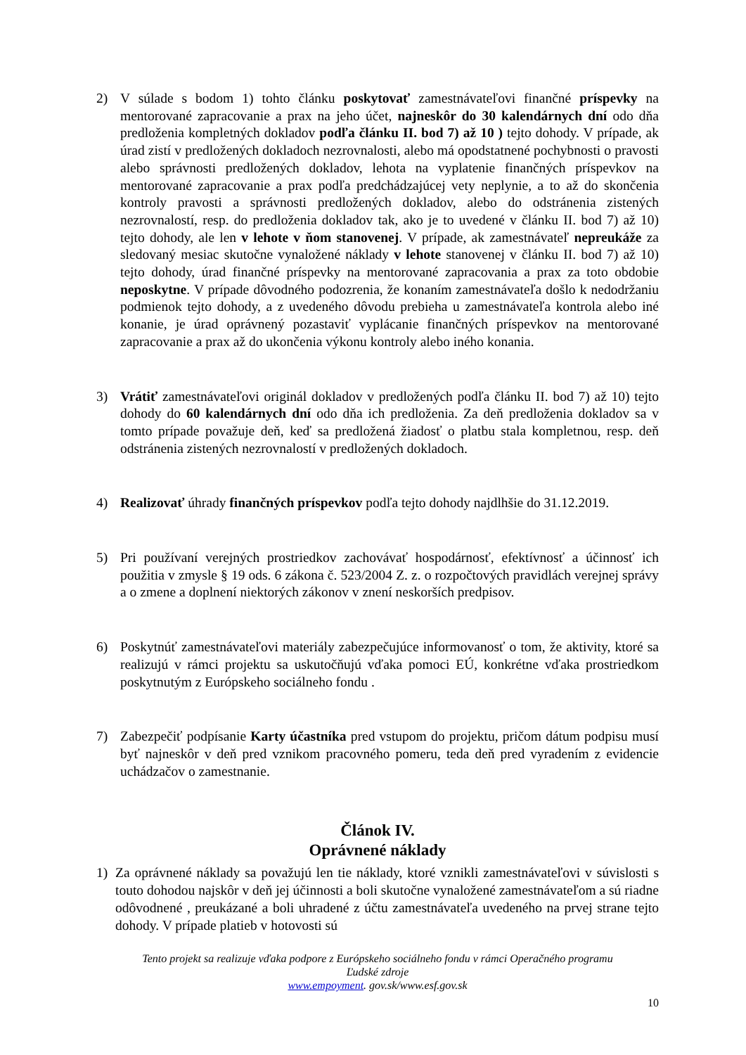2) V súlade s bodom 1) tohto článku poskytovať zamestnávateľovi finančné príspevky na mentorované zapracovanie a prax na jeho účet, najneskôr do 30 kalendárnych dní odo dňa predloženia kompletných dokladov podľa článku II. bod 7) až 10 ) tejto dohody. V prípade, ak úrad zistí v predložených dokladoch nezrovnalosti, alebo má opodstatnené pochybnosti o pravosti alebo správnosti predložených dokladov, lehota na vyplatenie finančných príspevkov na mentorované zapracovanie a prax podľa predchádzajúcej vety neplynie, a to až do skončenia kontroly pravosti a správnosti predložených dokladov, alebo do odstránenia zistených nezrovnalostí, resp. do predloženia dokladov tak, ako je to uvedené v článku II. bod 7) až 10) tejto dohody, ale len v lehote v ňom stanovenej. V prípade, ak zamestnávateľ nepreukáže za sledovaný mesiac skutočne vynaložené náklady v lehote stanovenej v článku II. bod 7) až 10) tejto dohody, úrad finančné príspevky na mentorované zapracovania a prax za toto obdobie neposkytne. V prípade dôvodného podozrenia, že konaním zamestnávateľa došlo k nedodržaniu podmienok tejto dohody, a z uvedeného dôvodu prebieha u zamestnávateľa kontrola alebo iné konanie, je úrad oprávnený pozastaviť vyplácanie finančných príspevkov na mentorované zapracovanie a prax až do ukončenia výkonu kontroly alebo iného konania.
3) Vrátiť zamestnávateľovi originál dokladov v predložených podľa článku II. bod 7) až 10) tejto dohody do 60 kalendárnych dní odo dňa ich predloženia. Za deň predloženia dokladov sa v tomto prípade považuje deň, keď sa predložená žiadosť o platbu stala kompletnou, resp. deň odstránenia zistených nezrovnalostí v predložených dokladoch.
4) Realizovať úhrady finančných príspevkov podľa tejto dohody najdlhšie do 31.12.2019.
5) Pri používaní verejných prostriedkov zachovávať hospodárnosť, efektívnosť a účinnosť ich použitia v zmysle § 19 ods. 6 zákona č. 523/2004 Z. z. o rozpočtových pravidlách verejnej správy a o zmene a doplnení niektorých zákonov v znení neskorších predpisov.
6) Poskytnúť zamestnávateľovi materiály zabezpečujúce informovanosť o tom, že aktivity, ktoré sa realizujú v rámci projektu sa uskutočňujú vďaka pomoci EÚ, konkrétne vďaka prostriedkom poskytnutým z Európskeho sociálneho fondu .
7) Zabezpečiť podpísanie Karty účastníka pred vstupom do projektu, pričom dátum podpisu musí byť najneskôr v deň pred vznikom pracovného pomeru, teda deň pred vyradením z evidencie uchádzačov o zamestnanie.
Článok IV.
Oprávnené náklady
1) Za oprávnené náklady sa považujú len tie náklady, ktoré vznikli zamestnávateľovi v súvislosti s touto dohodou najskôr v deň jej účinnosti a boli skutočne vynaložené zamestnávateľom a sú riadne odôvodnené , preukázané a boli uhradené z účtu zamestnávateľa uvedeného na prvej strane tejto dohody. V prípade platieb v hotovosti sú
Tento projekt sa realizuje vďaka podpore z Európskeho sociálneho fondu v rámci Operačného programu
Ľudské zdroje
www.empoyment. gov.sk/www.esf.gov.sk
10